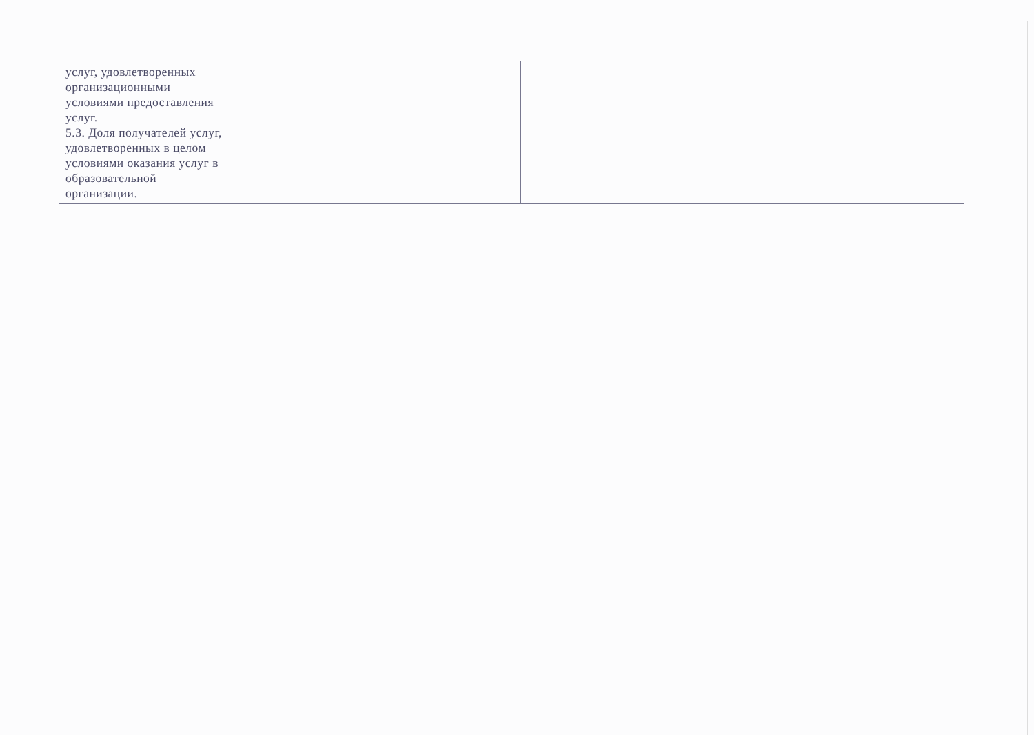| услуг, удовлетворенных организационными условиями предоставления услуг. 5.3. Доля получателей услуг, удовлетворенных в целом условиями оказания услуг в образовательной организации. | | | | | |